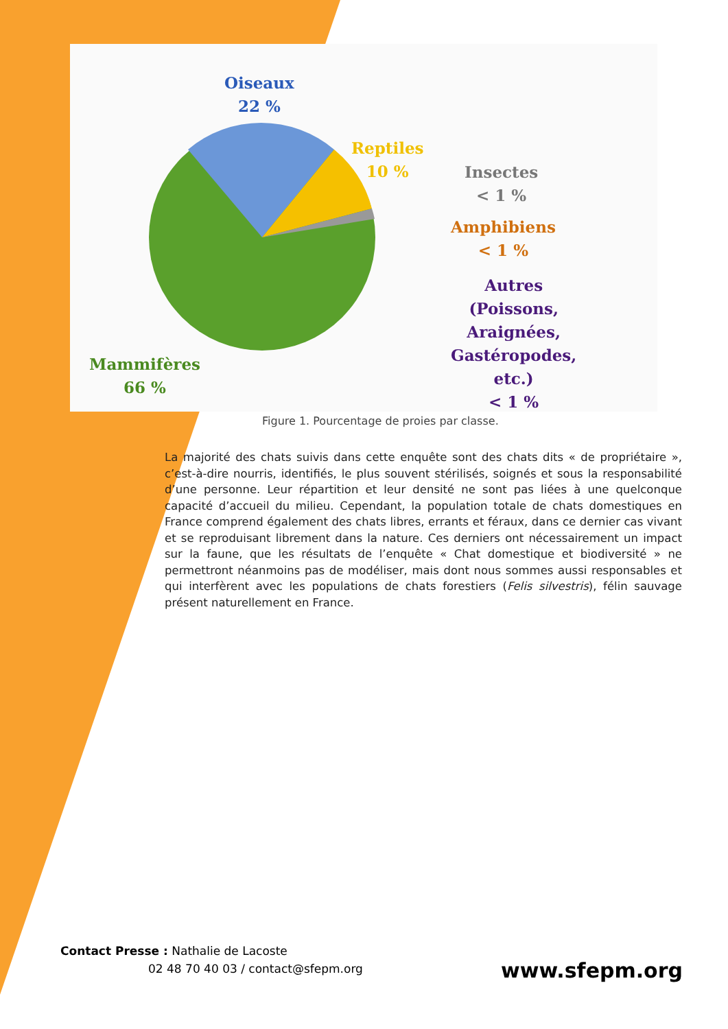Oiseaux
22 %
Reptiles
10 %
Insectes
< 1 %
Amphibiens
< 1 %
Autres
(Poissons,
Araignées,
Gastéropodes,
etc.)
< 1 %
Mammifères
66 %
Figure 1. Pourcentage de proies par classe.
La majorité des chats suivis dans cette enquête sont des chats dits « de propriétaire », c’est-à-dire nourris, identifiés, le plus souvent stérilisés, soignés et sous la responsabilité d’une personne. Leur répartition et leur densité ne sont pas liées à une quelconque capacité d’accueil du milieu. Cependant, la population totale de chats domestiques en France comprend également des chats libres, errants et féraux, dans ce dernier cas vivant et se reproduisant librement dans la nature. Ces derniers ont nécessairement un impact sur la faune, que les résultats de l’enquête « Chat domestique et biodiversité » ne permettront néanmoins pas de modéliser, mais dont nous sommes aussi responsables et qui interfèrent avec les populations de chats forestiers (Felis silvestris), félin sauvage présent naturellement en France.
Contact Presse : Nathalie de Lacoste
02 48 70 40 03 / contact@sfepm.org
www.sfepm.org